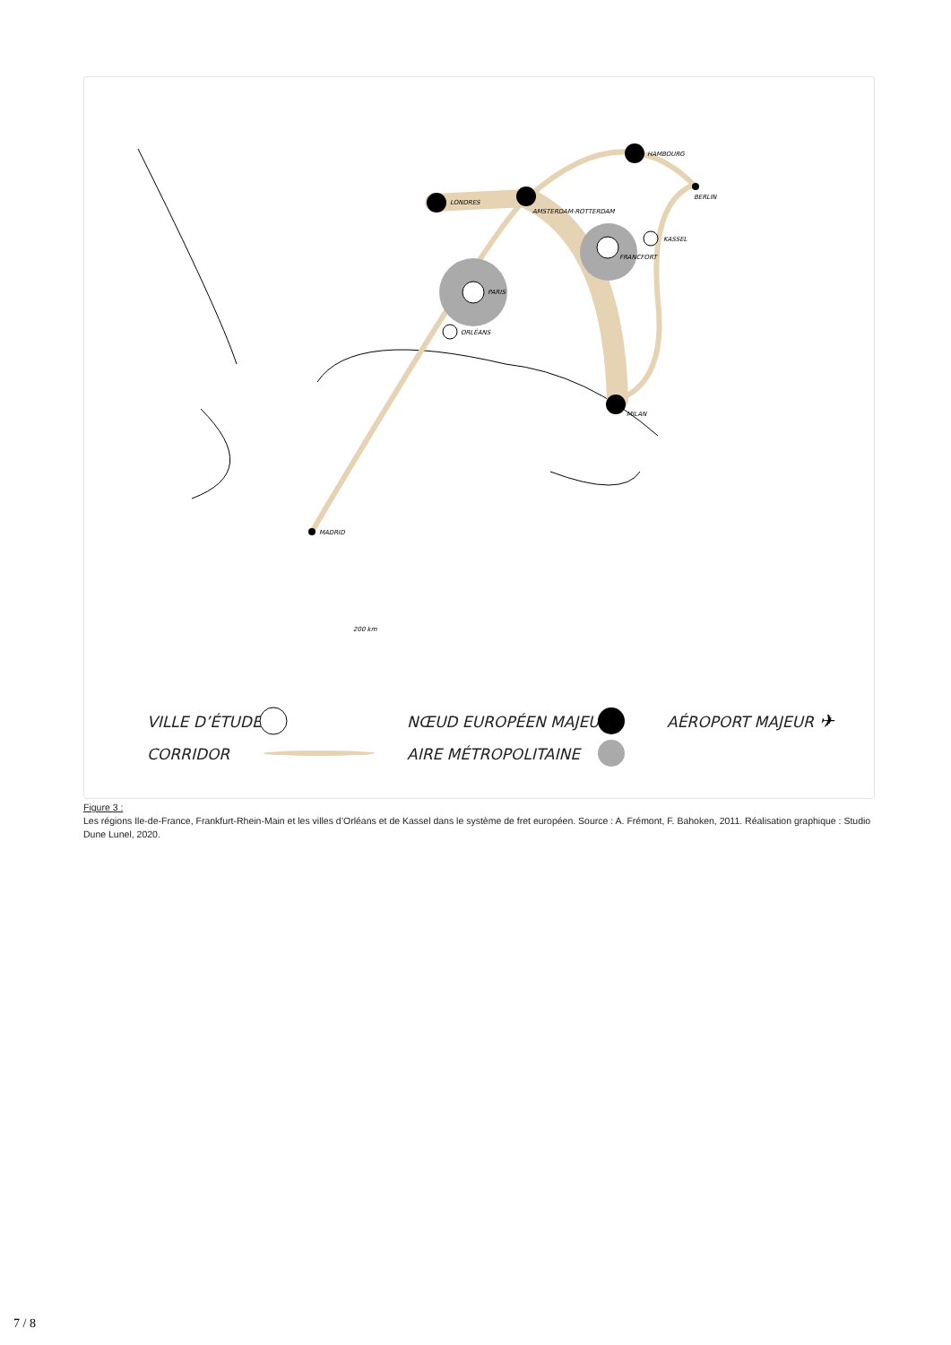LONDRES
AMSTERDAM-ROTTERDAM
HAMBOURG
BERLIN
KASSEL
FRANCFORT
PARIS
ORLÉANS
MILAN
MADRID
200 km
VILLE D’ÉTUDE
CORRIDOR
NŒUD EUROPÉEN MAJEUR
AIRE MÉTROPOLITAINE
AÉROPORT MAJEUR
✈
Figure 3 :
Les régions Ile-de-France, Frankfurt-Rhein-Main et les villes d’Orléans et de Kassel dans le système de fret européen. Source : A. Frémont, F. Bahoken, 2011. Réalisation graphique : Studio Dune Lunel, 2020.
7 / 8